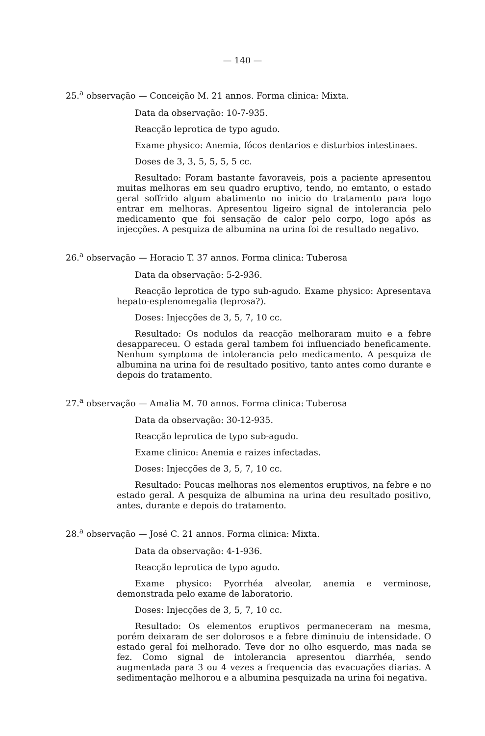— 140 —
25.<sup>a</sup> observação — Conceição M. 21 annos. Forma clinica: Mixta.
Data da observação: 10-7-935.
Reacção leprotica de typo agudo.
Exame physico: Anemia, fócos dentarios e disturbios intestinaes.
Doses de 3, 3, 5, 5, 5, 5 cc.
Resultado: Foram bastante favoraveis, pois a paciente apresentou muitas melhoras em seu quadro eruptivo, tendo, no emtanto, o estado geral soffrido algum abatimento no inicio do tratamento para logo entrar em melhoras. Apresentou ligeiro signal de intolerancia pelo medicamento que foi sensação de calor pelo corpo, logo após as injecções. A pesquiza de albumina na urina foi de resultado negativo.
26.<sup>a</sup> observação — Horacio T. 37 annos. Forma clinica: Tuberosa
Data da observação: 5-2-936.
Reacção leprotica de typo sub-agudo. Exame physico: Apresentava hepato-esplenomegalia (leprosa?).
Doses: Injecções de 3, 5, 7, 10 cc.
Resultado: Os nodulos da reacção melhoraram muito e a febre desappareceu. O estada geral tambem foi influenciado beneficamente. Nenhum symptoma de intolerancia pelo medicamento. A pesquiza de albumina na urina foi de resultado positivo, tanto antes como durante e depois do tratamento.
27.<sup>a</sup> observação — Amalia M. 70 annos. Forma clinica: Tuberosa
Data da observação: 30-12-935.
Reacção leprotica de typo sub-agudo.
Exame clinico: Anemia e raizes infectadas.
Doses: Injecções de 3, 5, 7, 10 cc.
Resultado: Poucas melhoras nos elementos eruptivos, na febre e no estado geral. A pesquiza de albumina na urina deu resultado positivo, antes, durante e depois do tratamento.
28.<sup>a</sup> observação — José C. 21 annos. Forma clinica: Mixta.
Data da observação: 4-1-936.
Reacção leprotica de typo agudo.
Exame physico: Pyorrhéa alveolar, anemia e verminose, demonstrada pelo exame de laboratorio.
Doses: Injecções de 3, 5, 7, 10 cc.
Resultado: Os elementos eruptivos permaneceram na mesma, porém deixaram de ser dolorosos e a febre diminuiu de intensidade. O estado geral foi melhorado. Teve dor no olho esquerdo, mas nada se fez. Como signal de intolerancia apresentou diarrhéa, sendo augmentada para 3 ou 4 vezes a frequencia das evacuações diarias. A sedimentação melhorou e a albumina pesquizada na urina foi negativa.